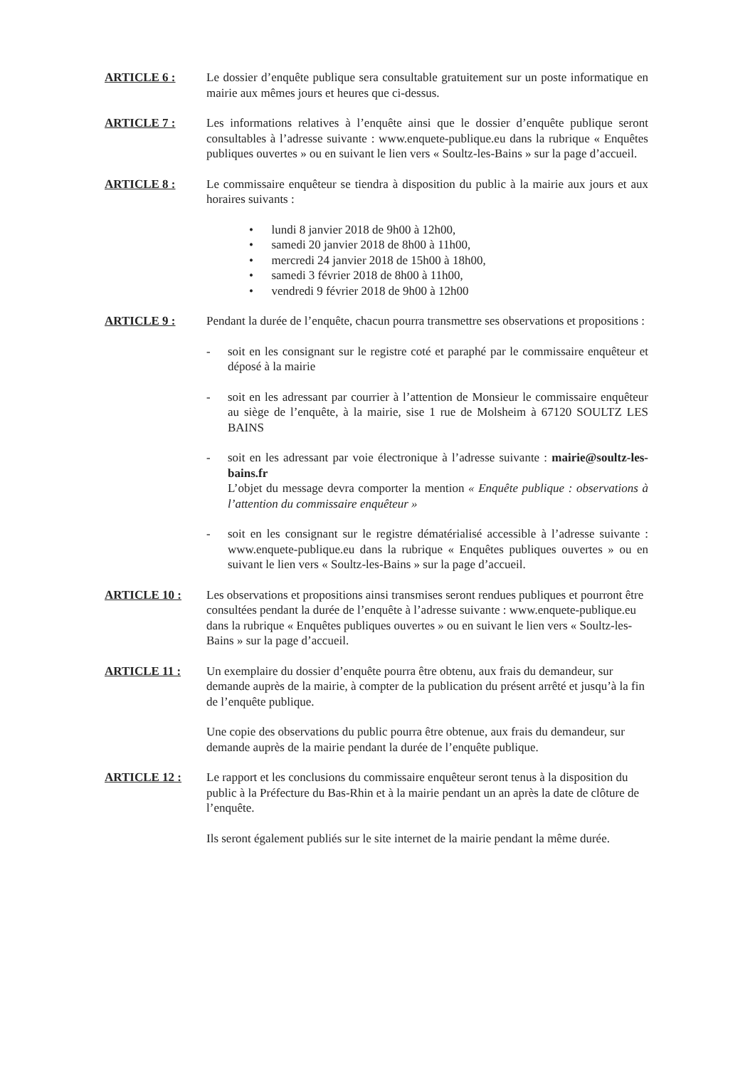ARTICLE 6 : Le dossier d’enquête publique sera consultable gratuitement sur un poste informatique en mairie aux mêmes jours et heures que ci-dessus.
ARTICLE 7 : Les informations relatives à l’enquête ainsi que le dossier d’enquête publique seront consultables à l’adresse suivante : www.enquete-publique.eu dans la rubrique « Enquêtes publiques ouvertes » ou en suivant le lien vers « Soultz-les-Bains » sur la page d’accueil.
ARTICLE 8 : Le commissaire enquêteur se tiendra à disposition du public à la mairie aux jours et aux horaires suivants :
• lundi 8 janvier 2018 de 9h00 à 12h00,
• samedi 20 janvier 2018 de 8h00 à 11h00,
• mercredi 24 janvier 2018 de 15h00 à 18h00,
• samedi 3 février 2018 de 8h00 à 11h00,
• vendredi 9 février 2018 de 9h00 à 12h00
ARTICLE 9 : Pendant la durée de l’enquête, chacun pourra transmettre ses observations et propositions :
- soit en les consignant sur le registre coté et paraphé par le commissaire enquêteur et déposé à la mairie
- soit en les adressant par courrier à l’attention de Monsieur le commissaire enquêteur au siège de l’enquête, à la mairie, sise 1 rue de Molsheim à 67120 SOULTZ LES BAINS
- soit en les adressant par voie électronique à l’adresse suivante : mairie@soultz-les-bains.fr
L’objet du message devra comporter la mention « Enquête publique : observations à l’attention du commissaire enquêteur »
- soit en les consignant sur le registre dématérialisé accessible à l’adresse suivante : www.enquete-publique.eu dans la rubrique « Enquêtes publiques ouvertes » ou en suivant le lien vers « Soultz-les-Bains » sur la page d’accueil.
ARTICLE 10 : Les observations et propositions ainsi transmises seront rendues publiques et pourront être consultées pendant la durée de l’enquête à l’adresse suivante : www.enquete-publique.eu dans la rubrique « Enquêtes publiques ouvertes » ou en suivant le lien vers « Soultz-les-Bains » sur la page d’accueil.
ARTICLE 11 : Un exemplaire du dossier d’enquête pourra être obtenu, aux frais du demandeur, sur demande auprès de la mairie, à compter de la publication du présent arrêté et jusqu’à la fin de l’enquête publique.
Une copie des observations du public pourra être obtenue, aux frais du demandeur, sur demande auprès de la mairie pendant la durée de l’enquête publique.
ARTICLE 12 : Le rapport et les conclusions du commissaire enquêteur seront tenus à la disposition du public à la Préfecture du Bas-Rhin et à la mairie pendant un an après la date de clôture de l’enquête.
Ils seront également publiés sur le site internet de la mairie pendant la même durée.